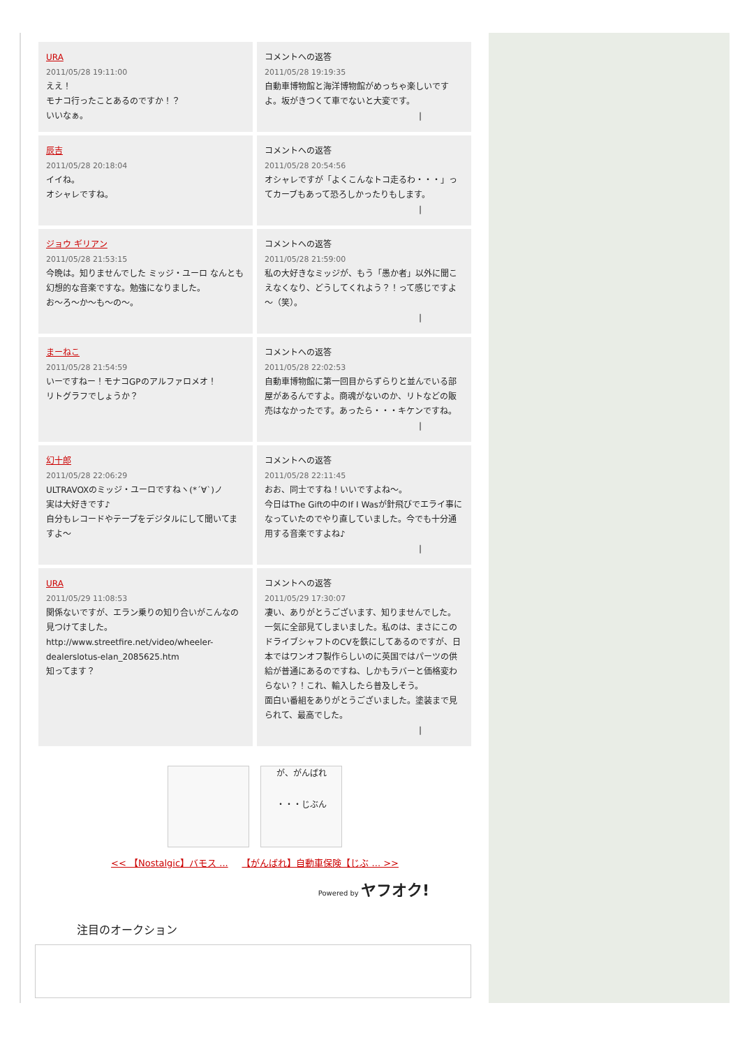URA
2011/05/28 19:11:00
ええ！
モナコ行ったことあるのですか！？
いいなぁ。
コメントへの返答
2011/05/28 19:19:35
自動車博物館と海洋博物館がめっちゃ楽しいですよ。坂がきつくて車でないと大変です。
|
辰吉
2011/05/28 20:18:04
イイね。
オシャレですね。
コメントへの返答
2011/05/28 20:54:56
オシャレですが「よくこんなトコ走るわ・・・」ってカーブもあって恐ろしかったりもします。
|
ジョウ ギリアン
2011/05/28 21:53:15
今晩は。知りませんでした ミッジ・ユーロ なんとも幻想的な音楽ですな。勉強になりました。
お～ろ～か～も～の～。
コメントへの返答
2011/05/28 21:59:00
私の大好きなミッジが、もう「愚か者」以外に聞こえなくなり、どうしてくれよう？！って感じですよ～（笑）。
|
まーねこ
2011/05/28 21:54:59
いーですねー！モナコGPのアルファロメオ！
リトグラフでしょうか？
コメントへの返答
2011/05/28 22:02:53
自動車博物館に第一回目からずらりと並んでいる部屋があるんですよ。商魂がないのか、リトなどの販売はなかったです。あったら・・・キケンですね。
|
幻十郎
2011/05/28 22:06:29
ULTRAVOXのミッジ・ユーロですねヽ(*´∀`)ノ
実は大好きです♪
自分もレコードやテープをデジタルにして聞いてますよ～
コメントへの返答
2011/05/28 22:11:45
おお、同士ですね！いいですよね～。
今日はThe Giftの中のIf I Wasが針飛びでエライ事になっていたのでやり直していました。今でも十分通用する音楽ですよね♪
|
URA
2011/05/29 11:08:53
関係ないですが、エラン乗りの知り合いがこんなの見つけてました。
http://www.streetfire.net/video/wheeler-dealerslotus-elan_2085625.htm
知ってます？
コメントへの返答
2011/05/29 17:30:07
凄い、ありがとうございます、知りませんでした。一気に全部見てしまいました。私のは、まさにこのドライブシャフトのCVを鉄にしてあるのですが、日本ではワンオフ製作らしいのに英国ではパーツの供給が普通にあるのですね、しかもラバーと価格変わらない？！これ、輸入したら普及しそう。
面白い番組をありがとうございました。塗装まで見られて、最高でした。
|
が、がんばれ
・・・じぶん
<< 【Nostalgic】バモス ... 【がんばれ】自動車保険【じぶ ... >>
Powered by ヤフオク!
注目のオークション